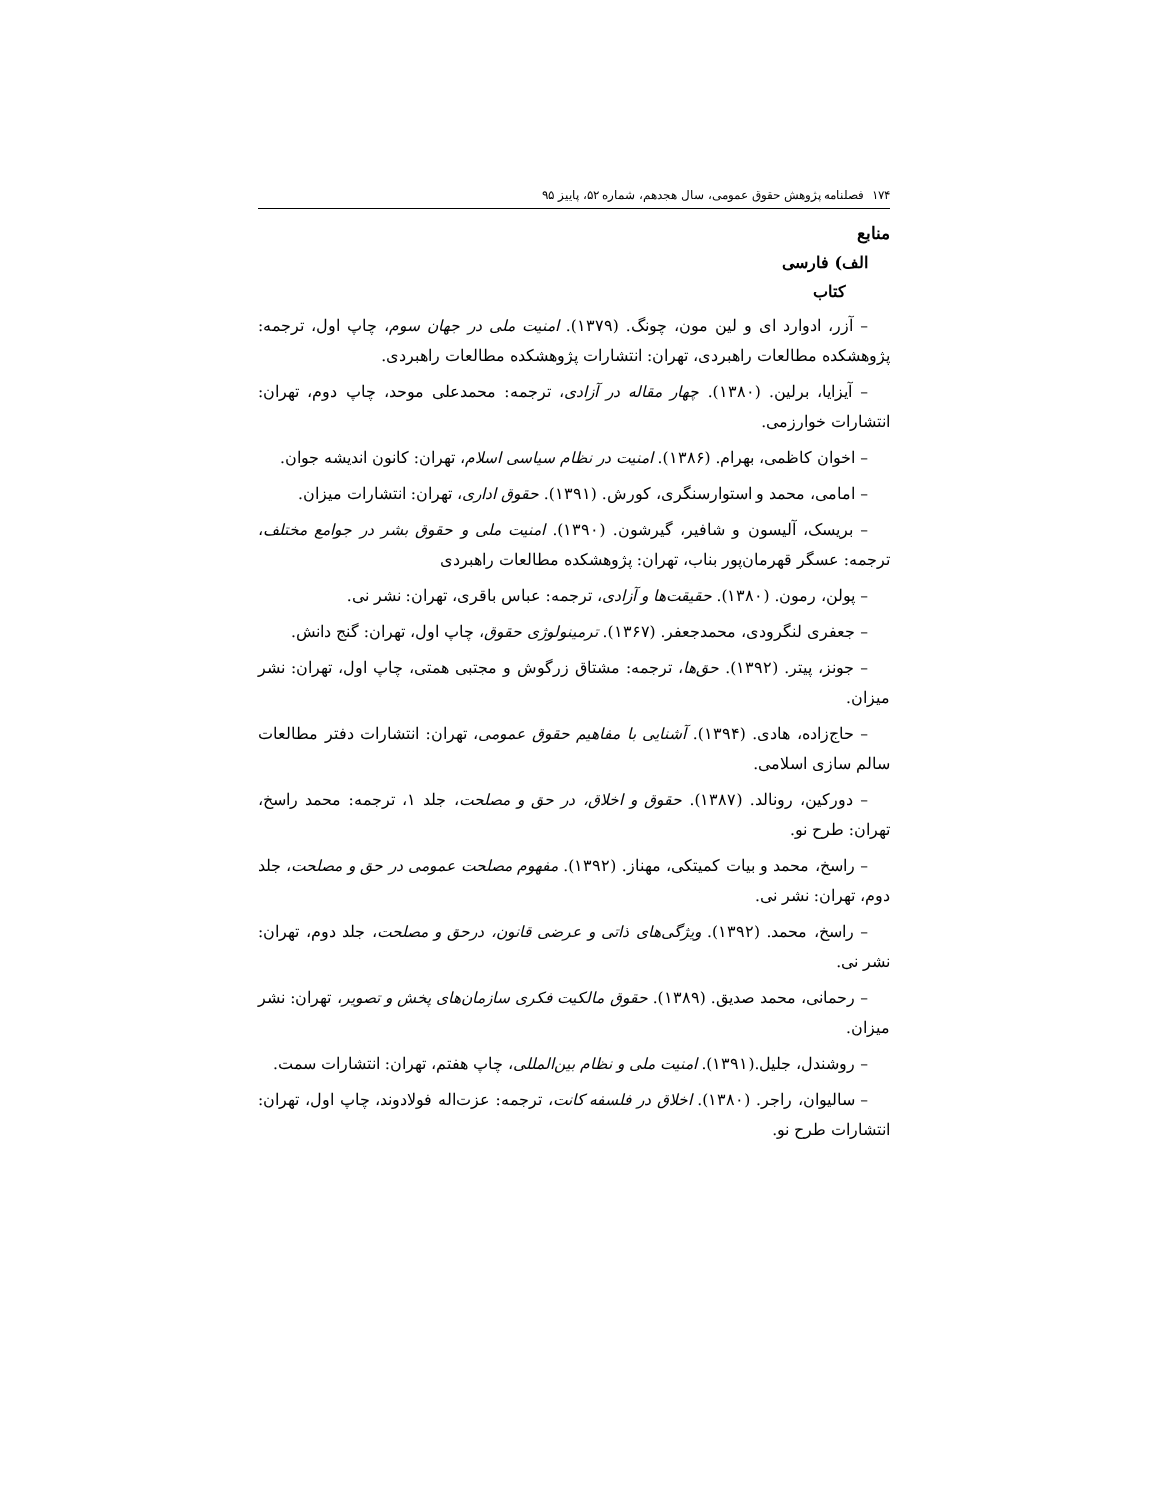۱۷۴ فصلنامه پژوهش حقوق عمومی، سال هجدهم، شماره ۵۲، پاییز ۹۵
منابع
الف) فارسی
کتاب
– آزر، ادوارد ای و لین مون، چونگ. (۱۳۷۹). امنیت ملی در جهان سوم، چاپ اول، ترجمه: پژوهشکده مطالعات راهبردی، تهران: انتشارات پژوهشکده مطالعات راهبردی.
– آیزایا، برلین. (۱۳۸۰). چهار مقاله در آزادی، ترجمه: محمدعلی موحد، چاپ دوم، تهران: انتشارات خوارزمی.
– اخوان کاظمی، بهرام. (۱۳۸۶). امنیت در نظام سیاسی اسلام، تهران: کانون اندیشه جوان.
– امامی، محمد و استوارسنگری، کورش. (۱۳۹۱). حقوق اداری، تهران: انتشارات میزان.
– بریسک، آلیسون و شافیر، گیرشون. (۱۳۹۰). امنیت ملی و حقوق بشر در جوامع مختلف، ترجمه: عسگر قهرمان‌پور بناب، تهران: پژوهشکده مطالعات راهبردی
– پولن، رمون. (۱۳۸۰). حقیقت‌ها و آزادی، ترجمه: عباس باقری، تهران: نشر نی.
– جعفری لنگرودی، محمدجعفر. (۱۳۶۷). ترمینولوژی حقوق، چاپ اول، تهران: گنج دانش.
– جونز، پیتر. (۱۳۹۲). حق‌ها، ترجمه: مشتاق زرگوش و مجتبی همتی، چاپ اول، تهران: نشر میزان.
– حاج‌زاده، هادی. (۱۳۹۴). آشنایی با مفاهیم حقوق عمومی، تهران: انتشارات دفتر مطالعات سالم سازی اسلامی.
– دورکین، رونالد. (۱۳۸۷). حقوق و اخلاق، در حق و مصلحت، جلد ۱، ترجمه: محمد راسخ، تهران: طرح نو.
– راسخ، محمد و بیات کمیتکی، مهناز. (۱۳۹۲). مفهوم مصلحت عمومی در حق و مصلحت، جلد دوم، تهران: نشر نی.
– راسخ، محمد. (۱۳۹۲). ویژگی‌های ذاتی و عرضی قانون، درحق و مصلحت، جلد دوم، تهران: نشر نی.
– رحمانی، محمد صدیق. (۱۳۸۹). حقوق مالکیت فکری سازمان‌های پخش و تصویر، تهران: نشر میزان.
– روشندل، جلیل.(۱۳۹۱). امنیت ملی و نظام بین‌المللی، چاپ هفتم، تهران: انتشارات سمت.
– سالیوان، راجر. (۱۳۸۰). اخلاق در فلسفه کانت، ترجمه: عزت‌اله فولادوند، چاپ اول، تهران: انتشارات طرح نو.